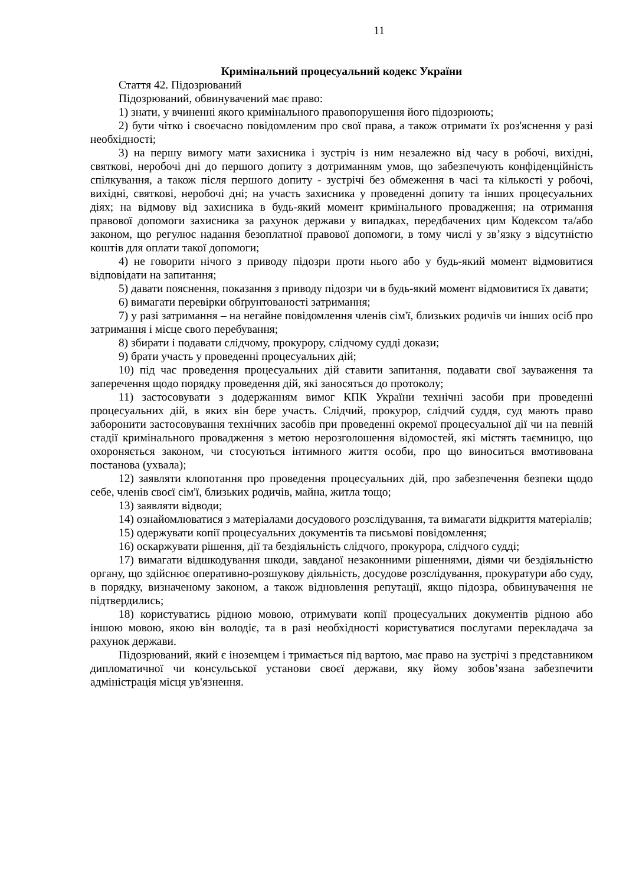11
Кримінальний процесуальний кодекс України
Стаття 42. Підозрюваний
Підозрюваний, обвинувачений має право:
1) знати, у вчиненні якого кримінального правопорушення його підозрюють;
2) бути чітко і своєчасно повідомленим про свої права, а також отримати їх роз'яснення у разі необхідності;
3) на першу вимогу мати захисника і зустріч із ним незалежно від часу в робочі, вихідні, святкові, неробочі дні до першого допиту з дотриманням умов, що забезпечують конфіденційність спілкування, а також після першого допиту - зустрічі без обмеження в часі та кількості у робочі, вихідні, святкові, неробочі дні; на участь захисника у проведенні допиту та інших процесуальних діях; на відмову від захисника в будь-який момент кримінального провадження; на отримання правової допомоги захисника за рахунок держави у випадках, передбачених цим Кодексом та/або законом, що регулює надання безоплатної правової допомоги, в тому числі у зв’язку з відсутністю коштів для оплати такої допомоги;
4) не говорити нічого з приводу підозри проти нього або у будь-який момент відмовитися відповідати на запитання;
5) давати пояснення, показання з приводу підозри чи в будь-який момент відмовитися їх давати;
6) вимагати перевірки обґрунтованості затримання;
7) у разі затримання – на негайне повідомлення членів сім'ї, близьких родичів чи інших осіб про затримання і місце свого перебування;
8) збирати і подавати слідчому, прокурору, слідчому судді докази;
9) брати участь у проведенні процесуальних дій;
10) під час проведення процесуальних дій ставити запитання, подавати свої зауваження та заперечення щодо порядку проведення дій, які заносяться до протоколу;
11) застосовувати з додержанням вимог КПК України технічні засоби при проведенні процесуальних дій, в яких він бере участь. Слідчий, прокурор, слідчий суддя, суд мають право заборонити застосовування технічних засобів при проведенні окремої процесуальної дії чи на певній стадії кримінального провадження з метою нерозголошення відомостей, які містять таємницю, що охороняється законом, чи стосуються інтимного життя особи, про що виноситься вмотивована постанова (ухвала);
12) заявляти клопотання про проведення процесуальних дій, про забезпечення безпеки щодо себе, членів своєї сім'ї, близьких родичів, майна, житла тощо;
13) заявляти відводи;
14) ознайомлюватися з матеріалами досудового розслідування, та вимагати відкриття матеріалів;
15) одержувати копії процесуальних документів та письмові повідомлення;
16) оскаржувати рішення, дії та бездіяльність слідчого, прокурора, слідчого судді;
17) вимагати відшкодування шкоди, завданої незаконними рішеннями, діями чи бездіяльністю органу, що здійснює оперативно-розшукову діяльність, досудове розслідування, прокуратури або суду, в порядку, визначеному законом, а також відновлення репутації, якщо підозра, обвинувачення не підтвердились;
18) користуватись рідною мовою, отримувати копії процесуальних документів рідною або іншою мовою, якою він володіє, та в разі необхідності користуватися послугами перекладача за рахунок держави.
Підозрюваний, який є іноземцем і тримається під вартою, має право на зустрічі з представником дипломатичної чи консульської установи своєї держави, яку йому зобов’язана забезпечити адміністрація місця ув'язнення.